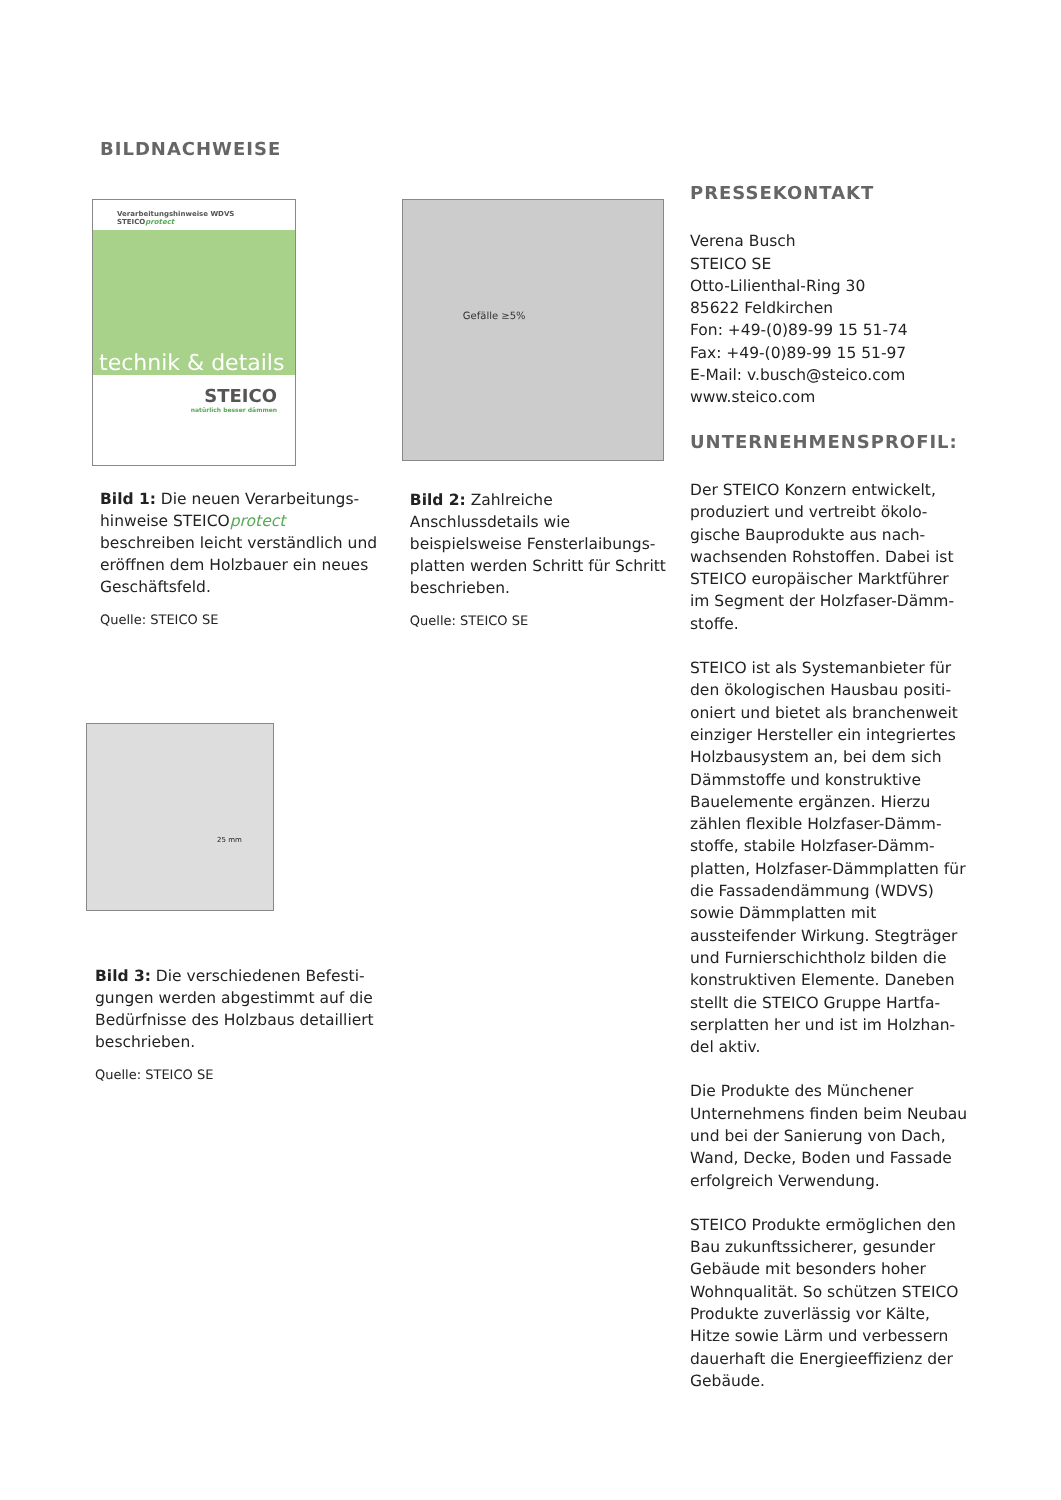BILDNACHWEISE
Verarbeitungshinweise WDVS
STEICOprotect
technik & details
STEICO
natürlich besser dämmen
Bild 1: Die neuen Verarbeitungs­hinweise STEICOprotect beschreiben leicht verständlich und eröffnen dem Holzbauer ein neues Geschäftsfeld.
Quelle: STEICO SE
Gefälle ≥5%
Bild 2: Zahlreiche Anschlussdetails wie beispielsweise Fensterlaibungs­platten werden Schritt für Schritt beschrieben.
Quelle: STEICO SE
25 mm
Bild 3: Die verschiedenen Befesti­gungen werden abgestimmt auf die Bedürfnisse des Holzbaus detailliert beschrieben.
Quelle: STEICO SE
PRESSEKONTAKT
Verena Busch
STEICO SE
Otto-Lilienthal-Ring 30
85622 Feldkirchen
Fon: +49-(0)89-99 15 51-74
Fax: +49-(0)89-99 15 51-97
E-Mail: v.busch@steico.com
www.steico.com
UNTERNEHMENSPROFIL:
Der STEICO Konzern entwickelt, produziert und vertreibt ökolo­gische Bauprodukte aus nach­wachsenden Rohstoffen. Dabei ist STEICO europäischer Marktführer im Segment der Holzfaser-Dämm­stoffe.
STEICO ist als Systemanbieter für den ökologischen Hausbau positi­oniert und bietet als branchenweit einziger Hersteller ein integriertes Holzbausystem an, bei dem sich Dämmstoffe und konstruktive Bauelemente ergänzen. Hierzu zählen flexible Holzfaser-Dämm­stoffe, stabile Holzfaser-Dämm­platten, Holzfaser-Dämmplatten für die Fassadendämmung (WDVS) sowie Dämmplatten mit aussteifender Wirkung. Stegträger und Furnierschichtholz bilden die konstruktiven Elemente. Daneben stellt die STEICO Gruppe Hartfa­serplatten her und ist im Holzhan­del aktiv.
Die Produkte des Münchener Unternehmens finden beim Neubau und bei der Sanierung von Dach, Wand, Decke, Boden und Fassade erfolgreich Verwen­dung.
STEICO Produkte ermöglichen den Bau zukunftssicherer, gesunder Gebäude mit besonders hoher Wohnqualität. So schützen STEICO Produkte zuverlässig vor Kälte, Hitze sowie Lärm und verbessern dauerhaft die Energieeffizienz der Gebäude.